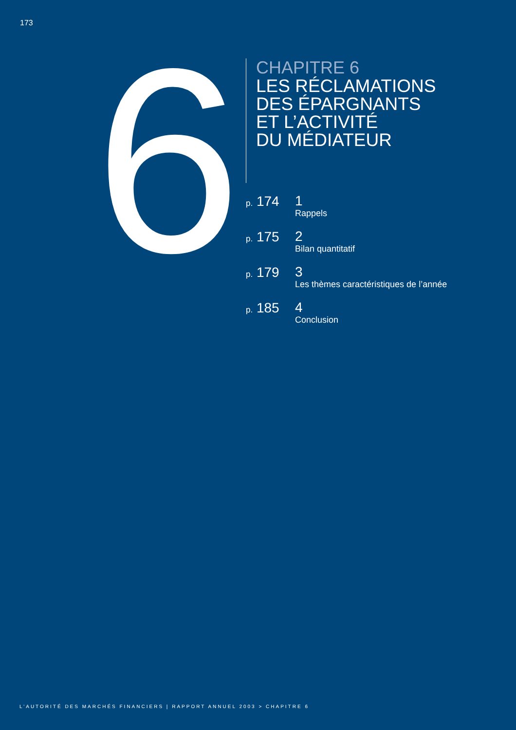173
6
CHAPITRE 6
LES RÉCLAMATIONS
DES ÉPARGNANTS
ET L’ACTIVITÉ
DU MÉDIATEUR
p. 174
1
Rappels
p. 175
2
Bilan quantitatif
p. 179
3
Les thèmes caractéristiques de l’année
p. 185
4
Conclusion
L’AUTORITÉ DES MARCHÉS FINANCIERS | RAPPORT ANNUEL 2003 > CHAPITRE 6